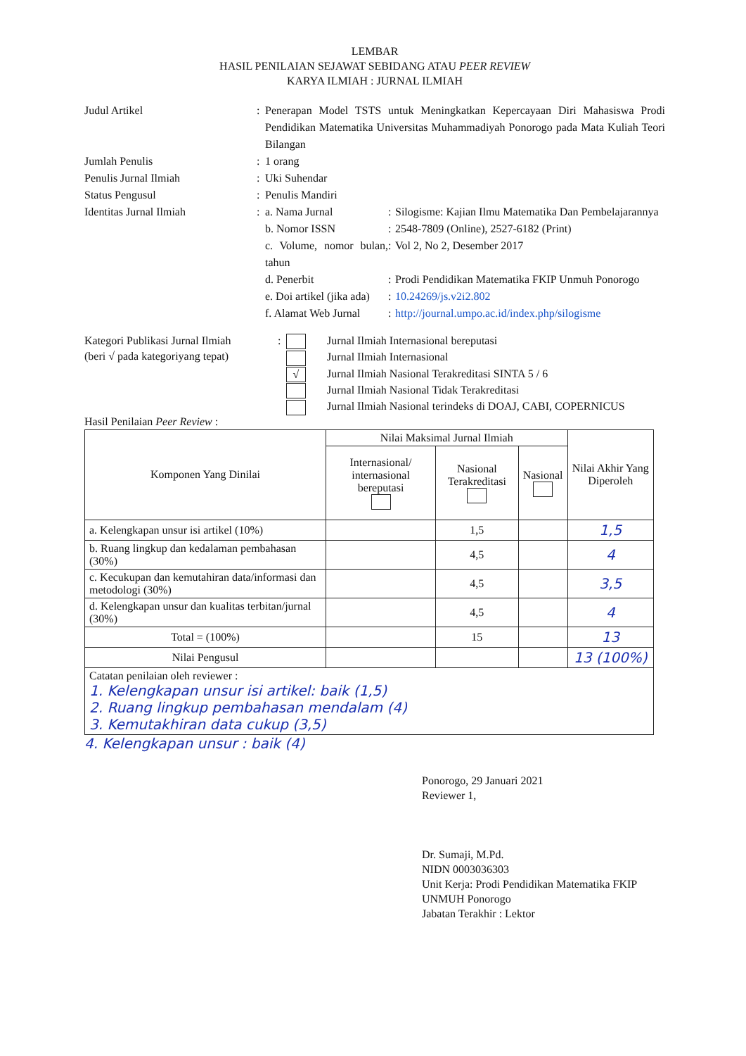LEMBAR
HASIL PENILAIAN SEJAWAT SEBIDANG ATAU PEER REVIEW
KARYA ILMIAH : JURNAL ILMIAH
Judul Artikel : Penerapan Model TSTS untuk Meningkatkan Kepercayaan Diri Mahasiswa Prodi Pendidikan Matematika Universitas Muhammadiyah Ponorogo pada Mata Kuliah Teori Bilangan
Jumlah Penulis : 1 orang
Penulis Jurnal Ilmiah : Uki Suhendar
Status Pengusul : Penulis Mandiri
Identitas Jurnal Ilmiah :
a. Nama Jurnal : Silogisme: Kajian Ilmu Matematika Dan Pembelajarannya
b. Nomor ISSN : 2548-7809 (Online), 2527-6182 (Print)
c. Volume, nomor bulan, tahun
: Vol 2, No 2, Desember 2017
d. Penerbit : Prodi Pendidikan Matematika FKIP Unmuh Ponorogo
e. Doi artikel (jika ada)
: 10.24269/js.v2i2.802
f. Alamat Web Jurnal
: http://journal.umpo.ac.id/index.php/silogisme
Kategori Publikasi Jurnal Ilmiah
(beri √ pada kategoriyang tepat)
: Jurnal Ilmiah Internasional bereputasi
Jurnal Ilmiah Internasional
√ Jurnal Ilmiah Nasional Terakreditasi SINTA 5 / 6
Jurnal Ilmiah Nasional Tidak Terakreditasi
Jurnal Ilmiah Nasional terindeks di DOAJ, CABI, COPERNICUS
Hasil Penilaian Peer Review :
| Komponen Yang Dinilai | Nilai Maksimal Jurnal Ilmiah | | | Nilai Akhir Yang Diperoleh |
| --- | --- | --- | --- | --- |
| | Internasional/ internasional bereputasi | Nasional Terakreditasi | Nasional | |
| a. Kelengkapan unsur isi artikel (10%) | | 1,5 | | 1,5 |
| b. Ruang lingkup dan kedalaman pembahasan (30%) | | 4,5 | | 4 |
| c. Kecukupan dan kemutahiran data/informasi dan metodologi (30%) | | 4,5 | | 3,5 |
| d. Kelengkapan unsur dan kualitas terbitan/jurnal (30%) | | 4,5 | | 4 |
| Total = (100%) | | 15 | | 13 |
| Nilai Pengusul | | | | 13 (100%) |
| Catatan penilaian oleh reviewer : 1. Kelengkapan unsur isi artikel: baik (1,5) 2. Ruang lingkup pembahasan mendalam (4) 3. Kemutakhiran data cukup (3,5) | | | | |
4. Kelengkapan unsur : baik (4)
Ponorogo, 29 Januari 2021
Reviewer 1,
Dr. Sumaji, M.Pd.
NIDN 0003036303
Unit Kerja: Prodi Pendidikan Matematika FKIP UNMUH Ponorogo
Jabatan Terakhir : Lektor